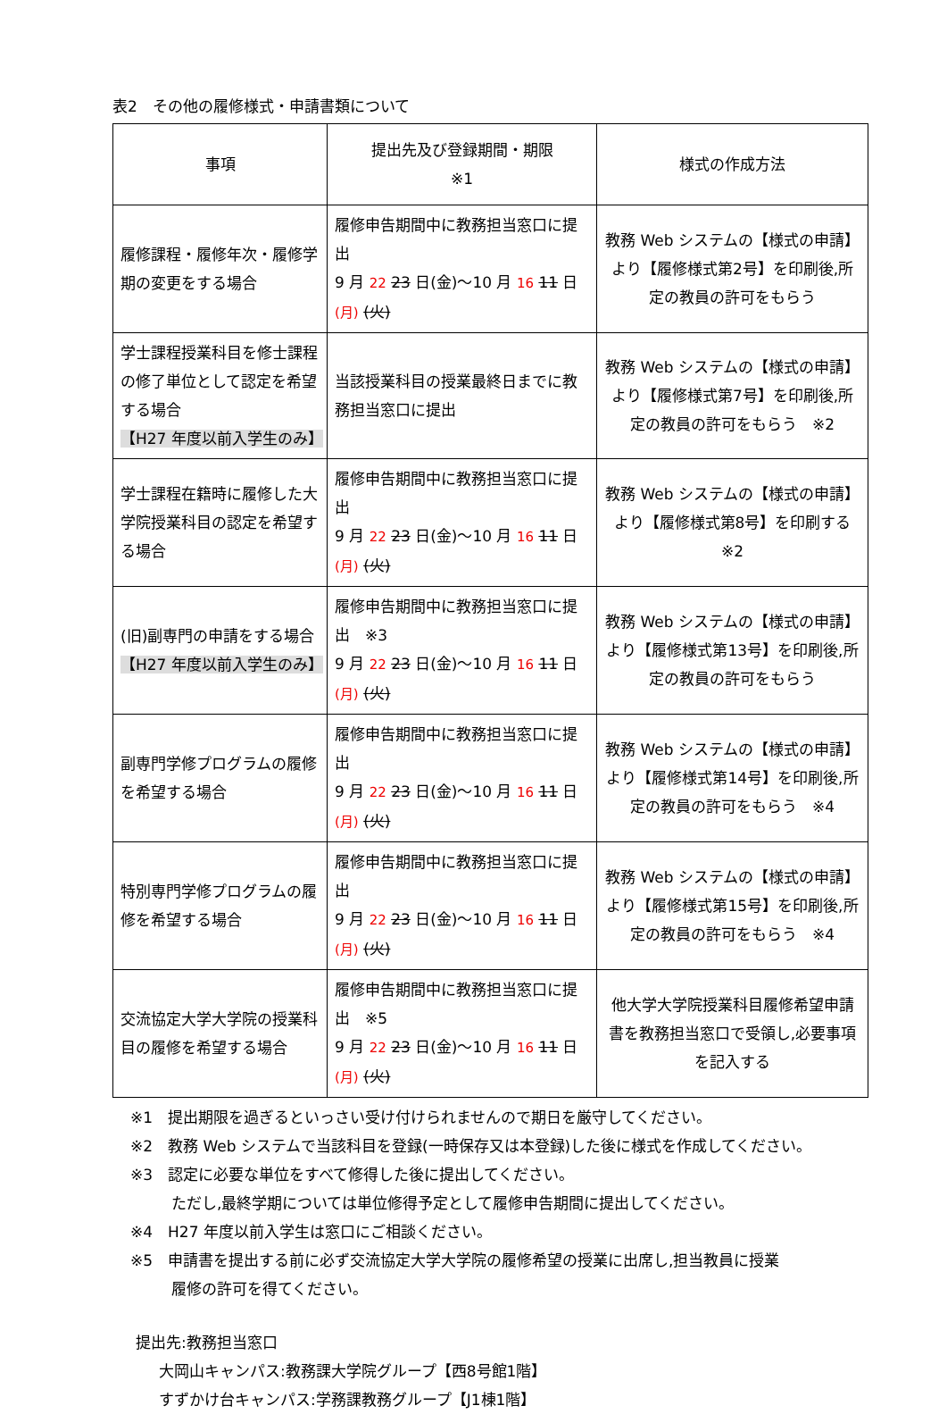表2　その他の履修様式・申請書類について
| 事項 | 提出先及び登録期間・期限 ※1 | 様式の作成方法 |
| --- | --- | --- |
| 履修課程・履修年次・履修学期の変更をする場合 | 履修申告期間中に教務担当窓口に提出 9 月 22 23 日(金)～10 月 16 11 日 (月) (火) | 教務 Web システムの【様式の申請】より【履修様式第2号】を印刷後,所定の教員の許可をもらう |
| 学士課程授業科目を修士課程の修了単位として認定を希望する場合 【H27 年度以前入学生のみ】 | 当該授業科目の授業最終日までに教務担当窓口に提出 | 教務 Web システムの【様式の申請】より【履修様式第7号】を印刷後,所定の教員の許可をもらう ※2 |
| 学士課程在籍時に履修した大学院授業科目の認定を希望する場合 | 履修申告期間中に教務担当窓口に提出 9 月 22 23 日(金)～10 月 16 11 日 (月) (火) | 教務 Web システムの【様式の申請】より【履修様式第8号】を印刷する ※2 |
| (旧)副専門の申請をする場合 【H27 年度以前入学生のみ】 | 履修申告期間中に教務担当窓口に提出 ※3 9 月 22 23 日(金)～10 月 16 11 日 (月) (火) | 教務 Web システムの【様式の申請】より【履修様式第13号】を印刷後,所定の教員の許可をもらう |
| 副専門学修プログラムの履修を希望する場合 | 履修申告期間中に教務担当窓口に提出 9 月 22 23 日(金)～10 月 16 11 日 (月) (火) | 教務 Web システムの【様式の申請】より【履修様式第14号】を印刷後,所定の教員の許可をもらう ※4 |
| 特別専門学修プログラムの履修を希望する場合 | 履修申告期間中に教務担当窓口に提出 9 月 22 23 日(金)～10 月 16 11 日 (月) (火) | 教務 Web システムの【様式の申請】より【履修様式第15号】を印刷後,所定の教員の許可をもらう ※4 |
| 交流協定大学大学院の授業科目の履修を希望する場合 | 履修申告期間中に教務担当窓口に提出 ※5 9 月 22 23 日(金)～10 月 16 11 日 (月) (火) | 他大学大学院授業科目履修希望申請書を教務担当窓口で受領し,必要事項を記入する |
※1　提出期限を過ぎるといっさい受け付けられませんので期日を厳守してください。
※2　教務 Web システムで当該科目を登録(一時保存又は本登録)した後に様式を作成してください。
※3　認定に必要な単位をすべて修得した後に提出してください。
ただし,最終学期については単位修得予定として履修申告期間に提出してください。
※4　H27 年度以前入学生は窓口にご相談ください。
※5　申請書を提出する前に必ず交流協定大学大学院の履修希望の授業に出席し,担当教員に授業
履修の許可を得てください。
提出先:教務担当窓口
大岡山キャンパス:教務課大学院グループ【西8号館1階】
すずかけ台キャンパス:学務課教務グループ【J1棟1階】